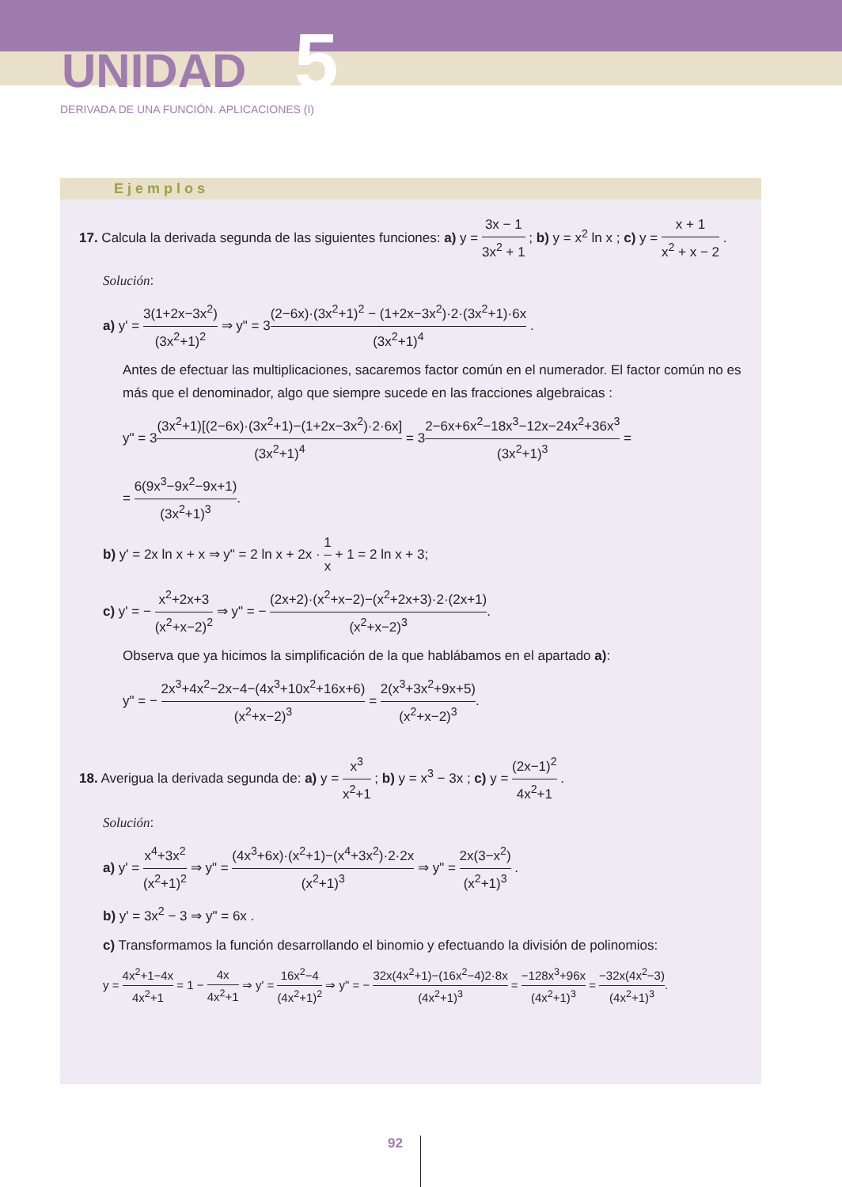UNIDAD 5
DERIVADA DE UNA FUNCIÓN. APLICACIONES (I)
Ejemplos
17. Calcula la derivada segunda de las siguientes funciones: a) y = 3x − 1 3x<sup>2</sup> + 1 ; b) y = x<sup>2</sup> ln x ; c) y = x + 1 x<sup>2</sup> + x − 2 .
Solución:
a) y' = 3(1+2x−3x<sup>2</sup>) (3x<sup>2</sup>+1)<sup>2</sup> ⇒ y" = 3(2−6x)·(3x<sup>2</sup>+1)<sup>2</sup> − (1+2x−3x<sup>2</sup>)·2·(3x<sup>2</sup>+1)·6x (3x<sup>2</sup>+1)<sup>4</sup> .
Antes de efectuar las multiplicaciones, sacaremos factor común en el numerador. El factor común no es más que el denominador, algo que siempre sucede en las fracciones algebraicas :
y" = 3(3x<sup>2</sup>+1)[(2−6x)·(3x<sup>2</sup>+1)−(1+2x−3x<sup>2</sup>)·2·6x] (3x<sup>2</sup>+1)<sup>4</sup> = 32−6x+6x<sup>2</sup>−18x<sup>3</sup>−12x−24x<sup>2</sup>+36x<sup>3</sup> (3x<sup>2</sup>+1)<sup>3</sup> =
= 6(9x<sup>3</sup>−9x<sup>2</sup>−9x+1) (3x<sup>2</sup>+1)<sup>3</sup>.
b) y' = 2x ln x + x ⇒ y" = 2 ln x + 2x · 1 x + 1 = 2 ln x + 3;
c) y' = − x<sup>2</sup>+2x+3 (x<sup>2</sup>+x−2)<sup>2</sup> ⇒ y" = − (2x+2)·(x<sup>2</sup>+x−2)−(x<sup>2</sup>+2x+3)·2·(2x+1) (x<sup>2</sup>+x−2)<sup>3</sup>.
Observa que ya hicimos la simplificación de la que hablábamos en el apartado a):
y" = − 2x<sup>3</sup>+4x<sup>2</sup>−2x−4−(4x<sup>3</sup>+10x<sup>2</sup>+16x+6) (x<sup>2</sup>+x−2)<sup>3</sup> = 2(x<sup>3</sup>+3x<sup>2</sup>+9x+5) (x<sup>2</sup>+x−2)<sup>3</sup>.
18. Averigua la derivada segunda de: a) y = x<sup>3</sup> x<sup>2</sup>+1 ; b) y = x<sup>3</sup> − 3x ; c) y = (2x−1)<sup>2</sup> 4x<sup>2</sup>+1 .
Solución:
a) y' = x<sup>4</sup>+3x<sup>2</sup> (x<sup>2</sup>+1)<sup>2</sup> ⇒ y" = (4x<sup>3</sup>+6x)·(x<sup>2</sup>+1)−(x<sup>4</sup>+3x<sup>2</sup>)·2·2x (x<sup>2</sup>+1)<sup>3</sup> ⇒ y" = 2x(3−x<sup>2</sup>) (x<sup>2</sup>+1)<sup>3</sup> .
b) y' = 3x<sup>2</sup> − 3 ⇒ y" = 6x .
c) Transformamos la función desarrollando el binomio y efectuando la división de polinomios:
y = 4x<sup>2</sup>+1−4x 4x<sup>2</sup>+1 = 1 − 4x 4x<sup>2</sup>+1 ⇒ y' = 16x<sup>2</sup>−4 (4x<sup>2</sup>+1)<sup>2</sup> ⇒ y" = − 32x(4x<sup>2</sup>+1)−(16x<sup>2</sup>−4)2·8x (4x<sup>2</sup>+1)<sup>3</sup> = −128x<sup>3</sup>+96x (4x<sup>2</sup>+1)<sup>3</sup> = −32x(4x<sup>2</sup>−3) (4x<sup>2</sup>+1)<sup>3</sup>.
92